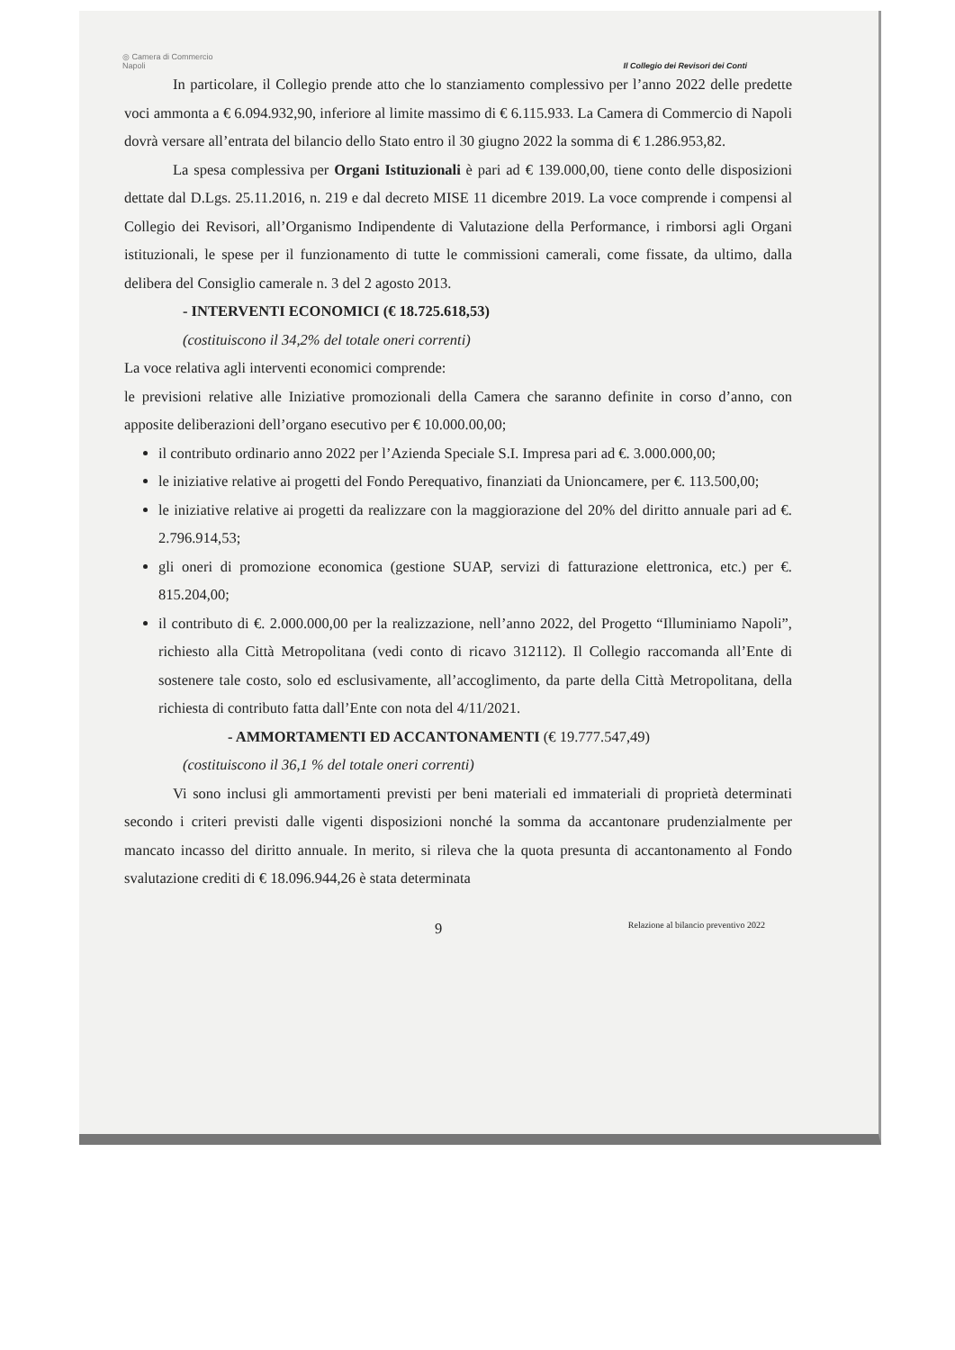◎ Camera di Commercio
Napoli
Il Collegio dei Revisori dei Conti
In particolare, il Collegio prende atto che lo stanziamento complessivo per l’anno 2022 delle predette voci ammonta a € 6.094.932,90, inferiore al limite massimo di € 6.115.933. La Camera di Commercio di Napoli dovrà versare all’entrata del bilancio dello Stato entro il 30 giugno 2022 la somma di € 1.286.953,82.
La spesa complessiva per Organi Istituzionali è pari ad € 139.000,00, tiene conto delle disposizioni dettate dal D.Lgs. 25.11.2016, n. 219 e dal decreto MISE 11 dicembre 2019. La voce comprende i compensi al Collegio dei Revisori, all’Organismo Indipendente di Valutazione della Performance, i rimborsi agli Organi istituzionali, le spese per il funzionamento di tutte le commissioni camerali, come fissate, da ultimo, dalla delibera del Consiglio camerale n. 3 del 2 agosto 2013.
- INTERVENTI ECONOMICI (€ 18.725.618,53)
(costituiscono il 34,2% del totale oneri correnti)
La voce relativa agli interventi economici comprende:
le previsioni relative alle Iniziative promozionali della Camera che saranno definite in corso d’anno, con apposite deliberazioni dell’organo esecutivo per € 10.000.00,00;
il contributo ordinario anno 2022 per l’Azienda Speciale S.I. Impresa pari ad €. 3.000.000,00;
le iniziative relative ai progetti del Fondo Perequativo, finanziati da Unioncamere, per €. 113.500,00;
le iniziative relative ai progetti da realizzare con la maggiorazione del 20% del diritto annuale pari ad €. 2.796.914,53;
gli oneri di promozione economica (gestione SUAP, servizi di fatturazione elettronica, etc.) per €. 815.204,00;
il contributo di €. 2.000.000,00 per la realizzazione, nell’anno 2022, del Progetto “Illuminiamo Napoli”, richiesto alla Città Metropolitana (vedi conto di ricavo 312112). Il Collegio raccomanda all’Ente di sostenere tale costo, solo ed esclusivamente, all’accoglimento, da parte della Città Metropolitana, della richiesta di contributo fatta dall’Ente con nota del 4/11/2021.
- AMMORTAMENTI ED ACCANTONAMENTI (€ 19.777.547,49)
(costituiscono il 36,1 % del totale oneri correnti)
Vi sono inclusi gli ammortamenti previsti per beni materiali ed immateriali di proprietà determinati secondo i criteri previsti dalle vigenti disposizioni nonché la somma da accantonare prudenzialmente per mancato incasso del diritto annuale. In merito, si rileva che la quota presunta di accantonamento al Fondo svalutazione crediti di € 18.096.944,26 è stata determinata
9 Relazione al bilancio preventivo 2022